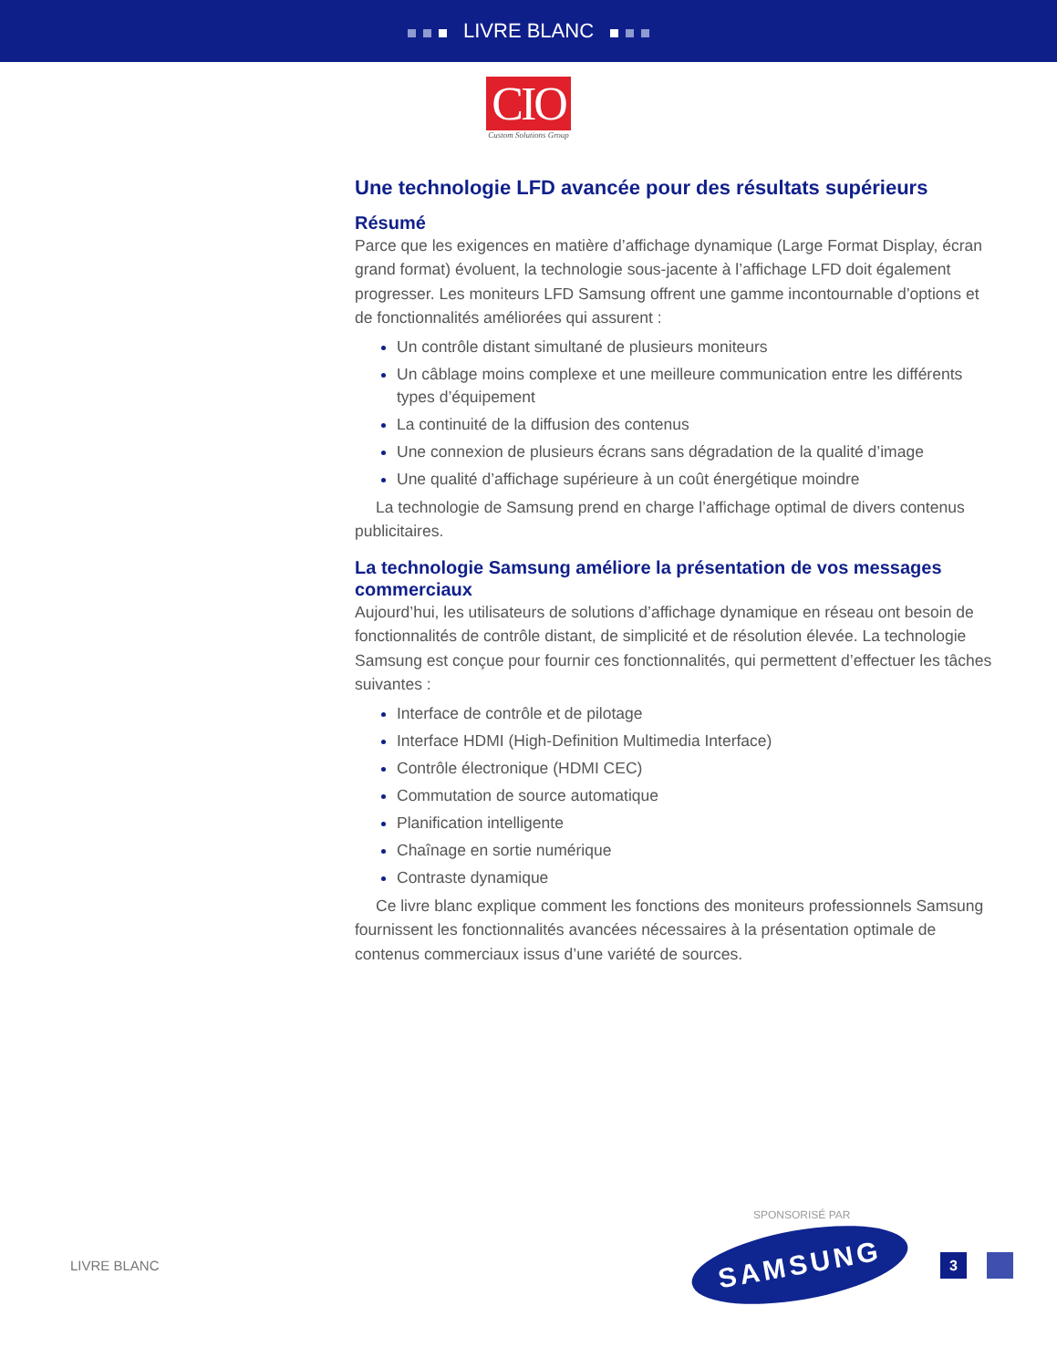LIVRE BLANC
CIO
Custom Solutions Group
Une technologie LFD avancée pour des résultats supérieurs
Résumé
Parce que les exigences en matière d’affichage dynamique (Large Format Display, écran grand format) évoluent, la technologie sous-jacente à l’affichage LFD doit également progresser. Les moniteurs LFD Samsung offrent une gamme incontournable d’options et de fonctionnalités améliorées qui assurent :
Un contrôle distant simultané de plusieurs moniteurs
Un câblage moins complexe et une meilleure communication entre les différents types d’équipement
La continuité de la diffusion des contenus
Une connexion de plusieurs écrans sans dégradation de la qualité d’image
Une qualité d’affichage supérieure à un coût énergétique moindre
La technologie de Samsung prend en charge l’affichage optimal de divers contenus publicitaires.
La technologie Samsung améliore la présentation de vos messages commerciaux
Aujourd’hui, les utilisateurs de solutions d’affichage dynamique en réseau ont besoin de fonctionnalités de contrôle distant, de simplicité et de résolution élevée. La technologie Samsung est conçue pour fournir ces fonctionnalités, qui permettent d’effectuer les tâches suivantes :
Interface de contrôle et de pilotage
Interface HDMI (High-Definition Multimedia Interface)
Contrôle électronique (HDMI CEC)
Commutation de source automatique
Planification intelligente
Chaînage en sortie numérique
Contraste dynamique
Ce livre blanc explique comment les fonctions des moniteurs professionnels Samsung fournissent les fonctionnalités avancées nécessaires à la présentation optimale de contenus commerciaux issus d’une variété de sources.
SPONSORISÉ PAR
LIVRE BLANC
SAMSUNG
3